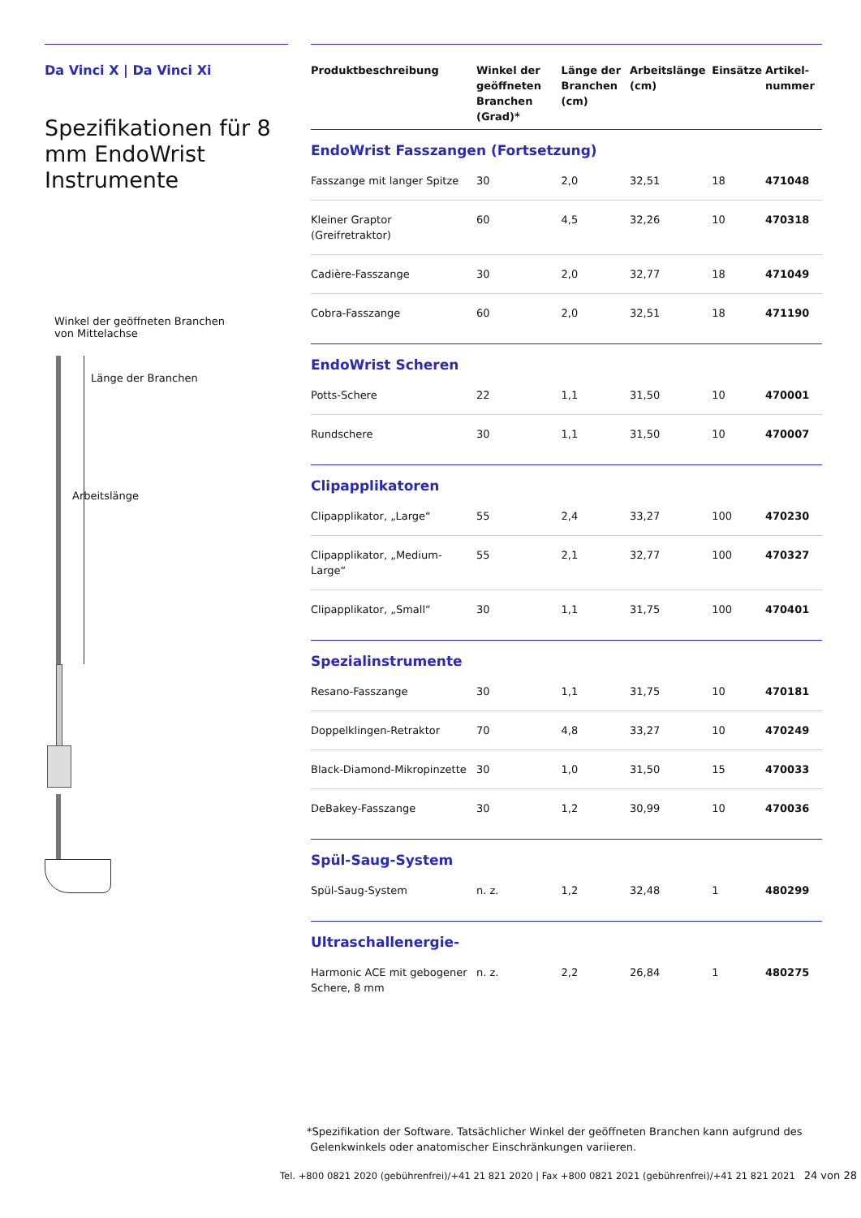Da Vinci X | Da Vinci Xi
Spezifikationen für 8 mm EndoWrist Instrumente
Winkel der geöffneten Branchen
von Mittelachse
Länge der Branchen
Arbeitslänge
| Produktbeschreibung | Winkel der geöffneten Branchen (Grad)* | Länge der Branchen (cm) | Arbeitslänge (cm) | Einsätze | Artikel-nummer |
| --- | --- | --- | --- | --- | --- |
| EndoWrist Fasszangen (Fortsetzung) | | | | | |
| Fasszange mit langer Spitze | 30 | 2,0 | 32,51 | 18 | 471048 |
| Kleiner Graptor (Greifretraktor) | 60 | 4,5 | 32,26 | 10 | 470318 |
| Cadière-Fasszange | 30 | 2,0 | 32,77 | 18 | 471049 |
| Cobra-Fasszange | 60 | 2,0 | 32,51 | 18 | 471190 |
| EndoWrist Scheren | | | | | |
| Potts-Schere | 22 | 1,1 | 31,50 | 10 | 470001 |
| Rundschere | 30 | 1,1 | 31,50 | 10 | 470007 |
| Clipapplikatoren | | | | | |
| Clipapplikator, „Large“ | 55 | 2,4 | 33,27 | 100 | 470230 |
| Clipapplikator, „Medium-Large“ | 55 | 2,1 | 32,77 | 100 | 470327 |
| Clipapplikator, „Small“ | 30 | 1,1 | 31,75 | 100 | 470401 |
| Spezialinstrumente | | | | | |
| Resano-Fasszange | 30 | 1,1 | 31,75 | 10 | 470181 |
| Doppelklingen-Retraktor | 70 | 4,8 | 33,27 | 10 | 470249 |
| Black-Diamond-Mikropinzette | 30 | 1,0 | 31,50 | 15 | 470033 |
| DeBakey-Fasszange | 30 | 1,2 | 30,99 | 10 | 470036 |
| Spül-Saug-System | | | | | |
| Spül-Saug-System | n. z. | 1,2 | 32,48 | 1 | 480299 |
| Ultraschallenergie- | | | | | |
| Harmonic ACE mit gebogener Schere, 8 mm | n. z. | 2,2 | 26,84 | 1 | 480275 |
*Spezifikation der Software. Tatsächlicher Winkel der geöffneten Branchen kann aufgrund des
Gelenkwinkels oder anatomischer Einschränkungen variieren.
Tel. +800 0821 2020 (gebührenfrei)/+41 21 821 2020 | Fax +800 0821 2021 (gebührenfrei)/+41 21 821 2021 24 von 28